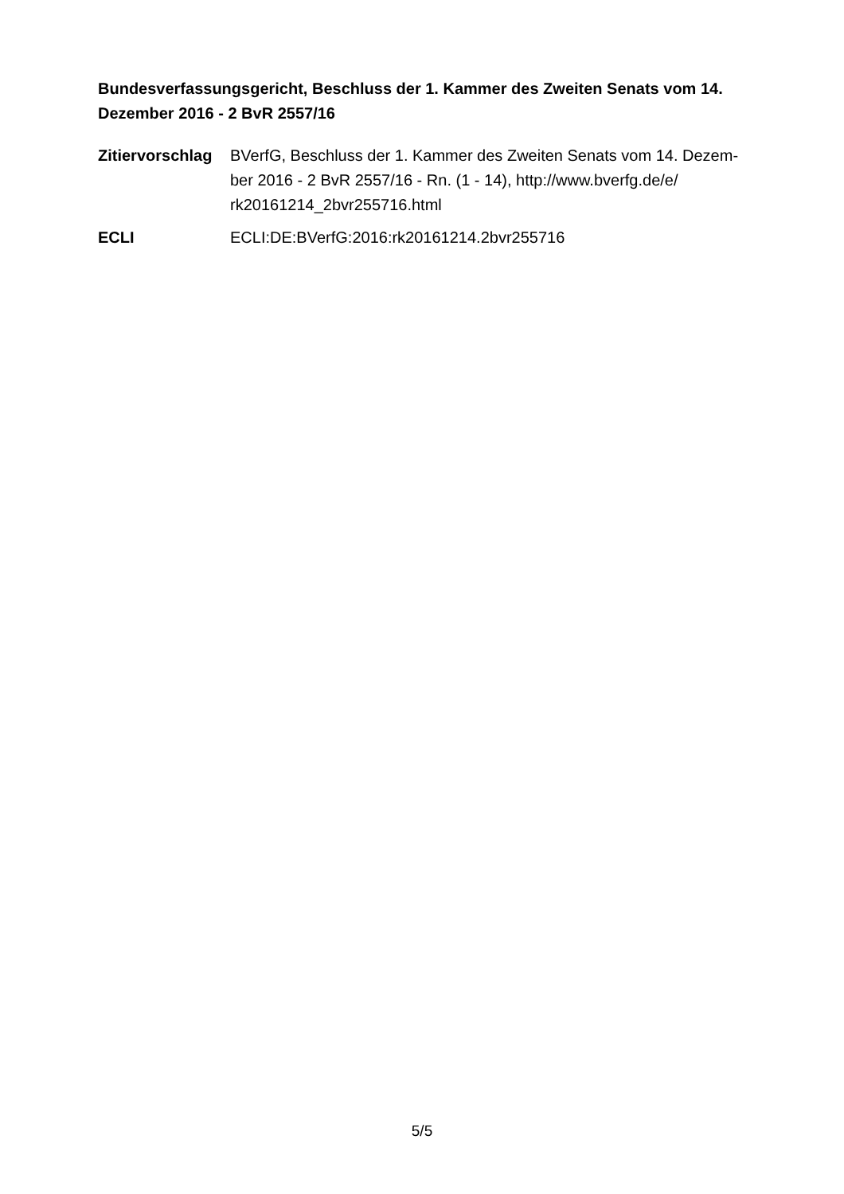Bundesverfassungsgericht, Beschluss der 1. Kammer des Zweiten Senats vom 14. Dezember 2016 - 2 BvR 2557/16
| Zitiervorschlag | BVerfG, Beschluss der 1. Kammer des Zweiten Senats vom 14. Dezem- ber 2016 - 2 BvR 2557/16 - Rn. (1 - 14), http://www.bverfg.de/e/ rk20161214_2bvr255716.html |
| ECLI | ECLI:DE:BVerfG:2016:rk20161214.2bvr255716 |
5/5